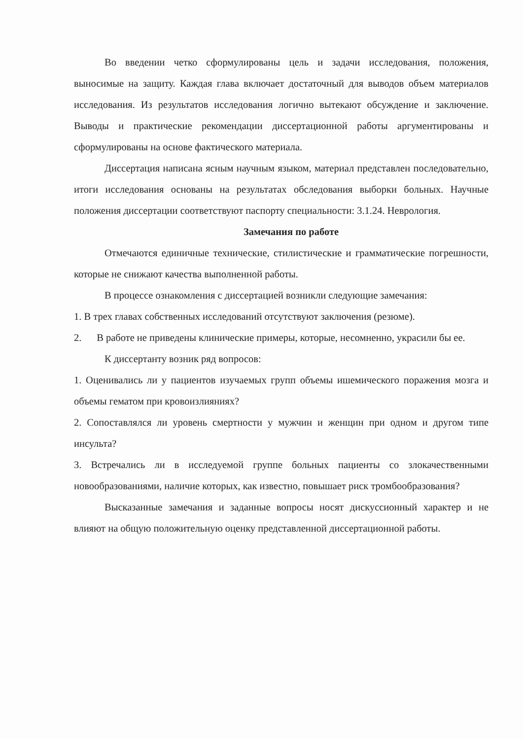Во введении четко сформулированы цель и задачи исследования, положения, выносимые на защиту. Каждая глава включает достаточный для выводов объем материалов исследования. Из результатов исследования логично вытекают обсуждение и заключение. Выводы и практические рекомендации диссертационной работы аргументированы и сформулированы на основе фактического материала.
Диссертация написана ясным научным языком, материал представлен последовательно, итоги исследования основаны на результатах обследования выборки больных. Научные положения диссертации соответствуют паспорту специальности: 3.1.24. Неврология.
Замечания по работе
Отмечаются единичные технические, стилистические и грамматические погрешности, которые не снижают качества выполненной работы.
В процессе ознакомления с диссертацией возникли следующие замечания:
1. В трех главах собственных исследований отсутствуют заключения (резюме).
2. В работе не приведены клинические примеры, которые, несомненно, украсили бы ее.
К диссертанту возник ряд вопросов:
1. Оценивались ли у пациентов изучаемых групп объемы ишемического поражения мозга и объемы гематом при кровоизлияниях?
2. Сопоставлялся ли уровень смертности у мужчин и женщин при одном и другом типе инсульта?
3. Встречались ли в исследуемой группе больных пациенты со злокачественными новообразованиями, наличие которых, как известно, повышает риск тромбообразования?
Высказанные замечания и заданные вопросы носят дискуссионный характер и не влияют на общую положительную оценку представленной диссертационной работы.